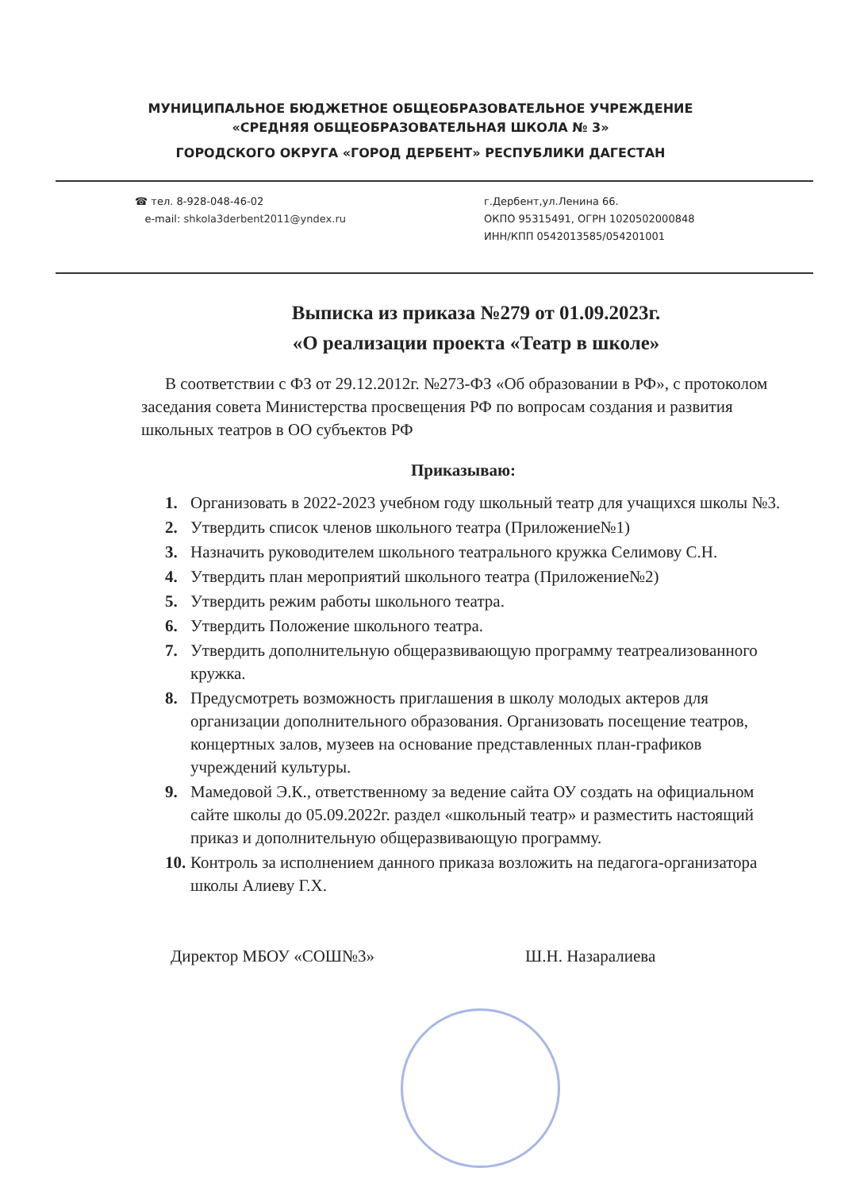МУНИЦИПАЛЬНОЕ БЮДЖЕТНОЕ ОБЩЕОБРАЗОВАТЕЛЬНОЕ УЧРЕЖДЕНИЕ
«СРЕДНЯЯ ОБЩЕОБРАЗОВАТЕЛЬНАЯ ШКОЛА № 3»
ГОРОДСКОГО ОКРУГА «ГОРОД ДЕРБЕНТ» РЕСПУБЛИКИ ДАГЕСТАН
☎ тел. 8-928-048-46-02
e-mail: shkola3derbent2011@yndex.ru
г.Дербент,ул.Ленина 66.
ОКПО 95315491, ОГРН 1020502000848
ИНН/КПП 0542013585/054201001
Выписка из приказа №279 от 01.09.2023г.
«О реализации проекта «Театр в школе»
В соответствии с ФЗ от 29.12.2012г. №273-ФЗ «Об образовании в РФ», с протоколом заседания совета Министерства просвещения РФ по вопросам создания и развития школьных театров в ОО субъектов РФ
Приказываю:
1. Организовать в 2022-2023 учебном году школьный театр для учащихся школы №3.
2. Утвердить список членов школьного театра (Приложение№1)
3. Назначить руководителем школьного театрального кружка Селимову С.Н.
4. Утвердить план мероприятий школьного театра (Приложение№2)
5. Утвердить режим работы школьного театра.
6. Утвердить Положение школьного театра.
7. Утвердить дополнительную общеразвивающую программу театреализованного кружка.
8. Предусмотреть возможность приглашения в школу молодых актеров для организации дополнительного образования. Организовать посещение театров, концертных залов, музеев на основание представленных план-графиков учреждений культуры.
9. Мамедовой Э.К., ответственному за ведение сайта ОУ создать на официальном сайте школы до 05.09.2022г. раздел «школьный театр» и разместить настоящий приказ и дополнительную общеразвивающую программу.
10. Контроль за исполнением данного приказа возложить на педагога-организатора школы Алиеву Г.Х.
Директор МБОУ «СОШ№3» Ш.Н. Назаралиева